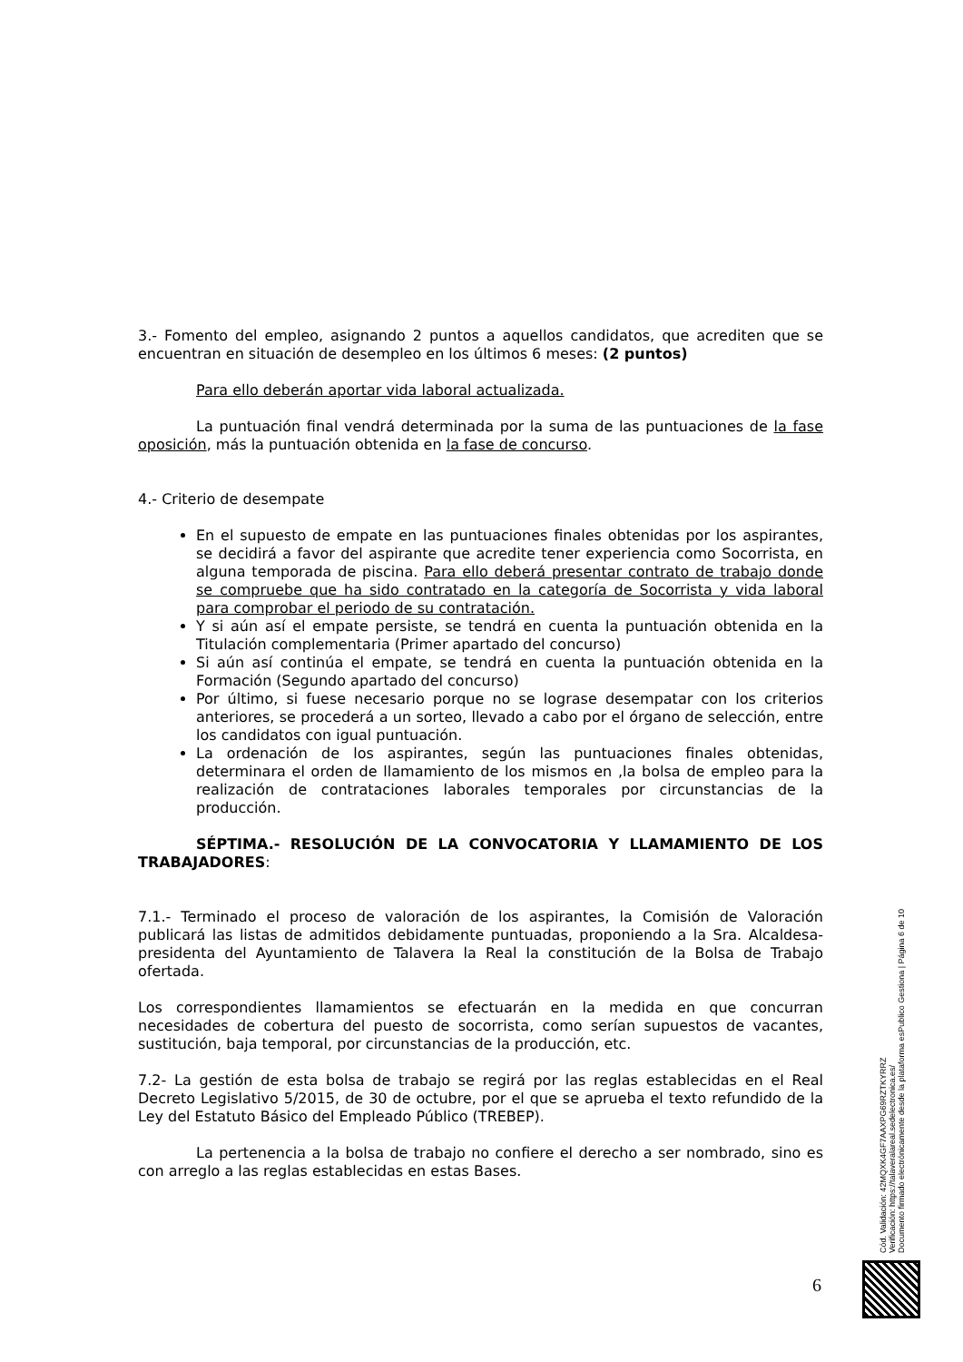3.- Fomento del empleo, asignando 2 puntos a aquellos candidatos, que acrediten que se encuentran en situación de desempleo en los últimos 6 meses: (2 puntos)
Para ello deberán aportar vida laboral actualizada.
La puntuación final vendrá determinada por la suma de las puntuaciones de la fase oposición, más la puntuación obtenida en la fase de concurso.
4.- Criterio de desempate
En el supuesto de empate en las puntuaciones finales obtenidas por los aspirantes, se decidirá a favor del aspirante que acredite tener experiencia como Socorrista, en alguna temporada de piscina. Para ello deberá presentar contrato de trabajo donde se compruebe que ha sido contratado en la categoría de Socorrista y vida laboral para comprobar el periodo de su contratación.
Y si aún así el empate persiste, se tendrá en cuenta la puntuación obtenida en la Titulación complementaria (Primer apartado del concurso)
Si aún así continúa el empate, se tendrá en cuenta la puntuación obtenida en la Formación (Segundo apartado del concurso)
Por último, si fuese necesario porque no se lograse desempatar con los criterios anteriores, se procederá a un sorteo, llevado a cabo por el órgano de selección, entre los candidatos con igual puntuación.
La ordenación de los aspirantes, según las puntuaciones finales obtenidas, determinara el orden de llamamiento de los mismos en ,la bolsa de empleo para la realización de contrataciones laborales temporales por circunstancias de la producción.
SÉPTIMA.- RESOLUCIÓN DE LA CONVOCATORIA Y LLAMAMIENTO DE LOS TRABAJADORES:
7.1.- Terminado el proceso de valoración de los aspirantes, la Comisión de Valoración publicará las listas de admitidos debidamente puntuadas, proponiendo a la Sra. Alcaldesa-presidenta del Ayuntamiento de Talavera la Real la constitución de la Bolsa de Trabajo ofertada.
Los correspondientes llamamientos se efectuarán en la medida en que concurran necesidades de cobertura del puesto de socorrista, como serían supuestos de vacantes, sustitución, baja temporal, por circunstancias de la producción, etc.
7.2- La gestión de esta bolsa de trabajo se regirá por las reglas establecidas en el Real Decreto Legislativo 5/2015, de 30 de octubre, por el que se aprueba el texto refundido de la Ley del Estatuto Básico del Empleado Público (TREBEP).
La pertenencia a la bolsa de trabajo no confiere el derecho a ser nombrado, sino es con arreglo a las reglas establecidas en estas Bases.
Cód. Validación: 42MQXK4GF7AAXPG69RZTKYRRZ
Verificación: https://talaveralareal.sedelectronica.es/
Documento firmado electrónicamente desde la plataforma esPublico Gestiona | Página 6 de 10
6